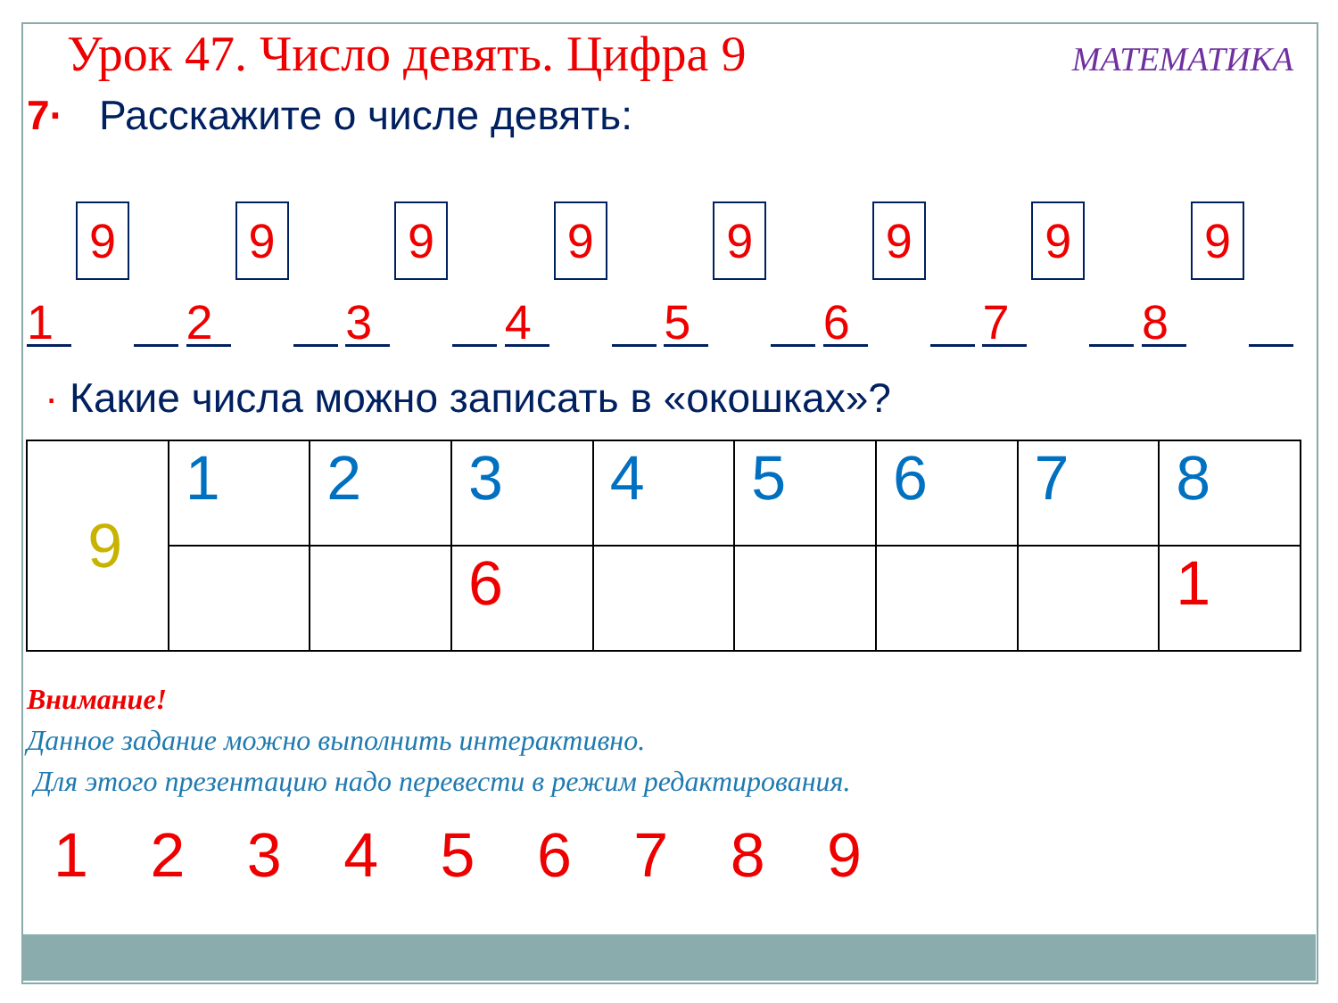Урок 47. Число девять. Цифра 9
МАТЕМАТИКА
7· Расскажите о числе девять:
9
1
9
2
9
3
9
4
9
5
9
6
9
7
9
8
· Какие числа можно записать в «окошках»?
| 9 | 1 | 2 | 3 | 4 | 5 | 6 | 7 | 8 |
| | | | 6 | | | | | 1 |
Внимание!
Данное задание можно выполнить интерактивно.
Для этого презентацию надо перевести в режим редактирования.
1 2 3 4 5 6 7 8 9